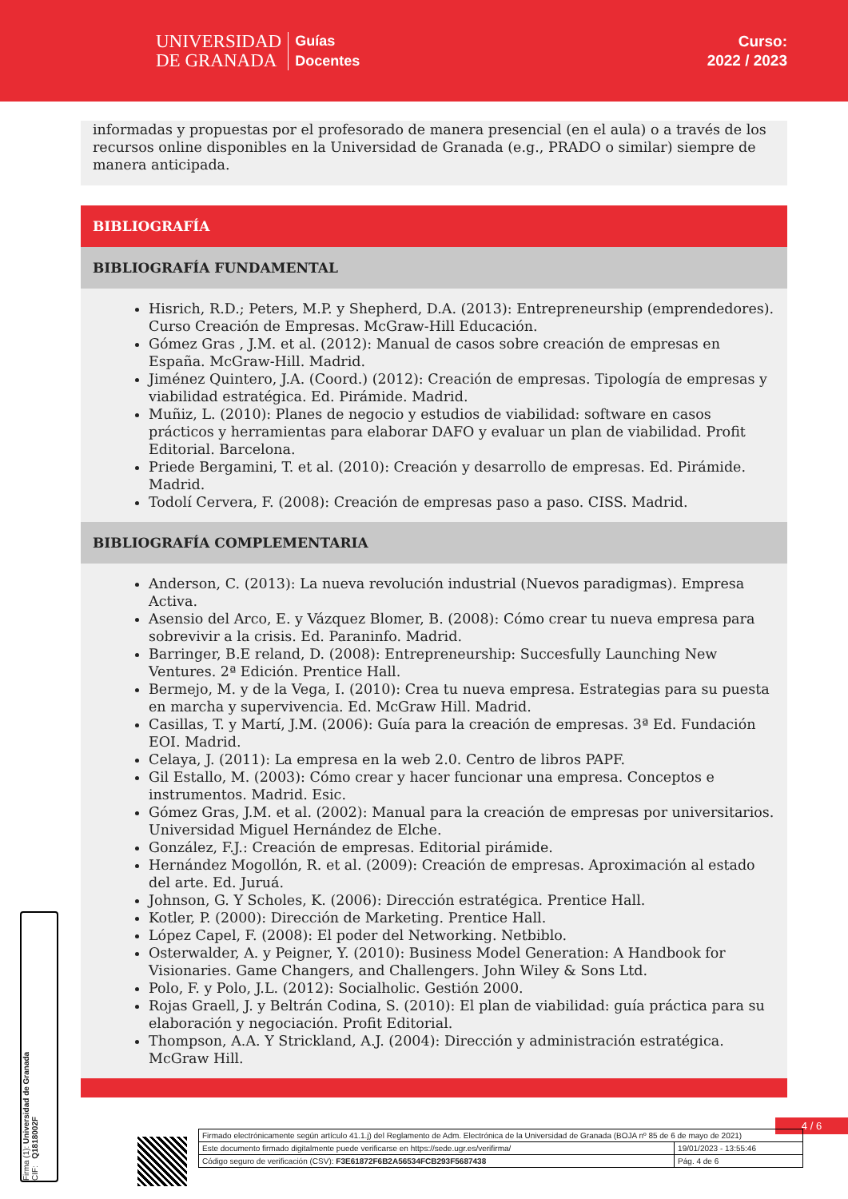UNIVERSIDAD
DE GRANADA
Guías
Docentes
Curso:
2022 / 2023
informadas y propuestas por el profesorado de manera presencial (en el aula) o a través de los recursos online disponibles en la Universidad de Granada (e.g., PRADO o similar) siempre de manera anticipada.
BIBLIOGRAFÍA
BIBLIOGRAFÍA FUNDAMENTAL
Hisrich, R.D.; Peters, M.P. y Shepherd, D.A. (2013): Entrepreneurship (emprendedores). Curso Creación de Empresas. McGraw-Hill Educación.
Gómez Gras , J.M. et al. (2012): Manual de casos sobre creación de empresas en España. McGraw-Hill. Madrid.
Jiménez Quintero, J.A. (Coord.) (2012): Creación de empresas. Tipología de empresas y viabilidad estratégica. Ed. Pirámide. Madrid.
Muñiz, L. (2010): Planes de negocio y estudios de viabilidad: software en casos prácticos y herramientas para elaborar DAFO y evaluar un plan de viabilidad. Profit Editorial. Barcelona.
Priede Bergamini, T. et al. (2010): Creación y desarrollo de empresas. Ed. Pirámide. Madrid.
Todolí Cervera, F. (2008): Creación de empresas paso a paso. CISS. Madrid.
BIBLIOGRAFÍA COMPLEMENTARIA
Anderson, C. (2013): La nueva revolución industrial (Nuevos paradigmas). Empresa Activa.
Asensio del Arco, E. y Vázquez Blomer, B. (2008): Cómo crear tu nueva empresa para sobrevivir a la crisis. Ed. Paraninfo. Madrid.
Barringer, B.E reland, D. (2008): Entrepreneurship: Succesfully Launching New Ventures. 2ª Edición. Prentice Hall.
Bermejo, M. y de la Vega, I. (2010): Crea tu nueva empresa. Estrategias para su puesta en marcha y supervivencia. Ed. McGraw Hill. Madrid.
Casillas, T. y Martí, J.M. (2006): Guía para la creación de empresas. 3ª Ed. Fundación EOI. Madrid.
Celaya, J. (2011): La empresa en la web 2.0. Centro de libros PAPF.
Gil Estallo, M. (2003): Cómo crear y hacer funcionar una empresa. Conceptos e instrumentos. Madrid. Esic.
Gómez Gras, J.M. et al. (2002): Manual para la creación de empresas por universitarios. Universidad Miguel Hernández de Elche.
González, F.J.: Creación de empresas. Editorial pirámide.
Hernández Mogollón, R. et al. (2009): Creación de empresas. Aproximación al estado del arte. Ed. Juruá.
Johnson, G. Y Scholes, K. (2006): Dirección estratégica. Prentice Hall.
Kotler, P. (2000): Dirección de Marketing. Prentice Hall.
López Capel, F. (2008): El poder del Networking. Netbiblo.
Osterwalder, A. y Peigner, Y. (2010): Business Model Generation: A Handbook for Visionaries. Game Changers, and Challengers. John Wiley & Sons Ltd.
Polo, F. y Polo, J.L. (2012): Socialholic. Gestión 2000.
Rojas Graell, J. y Beltrán Codina, S. (2010): El plan de viabilidad: guía práctica para su elaboración y negociación. Profit Editorial.
Thompson, A.A. Y Strickland, A.J. (2004): Dirección y administración estratégica. McGraw Hill.
Firma (1): Universidad de Granada
CIF: Q1818002F
4 / 6
| Firmado electrónicamente según artículo 41.1.j) del Reglamento de Adm. Electrónica de la Universidad de Granada (BOJA nº 85 de 6 de mayo de 2021) | |
| Este documento firmado digitalmente puede verificarse en https://sede.ugr.es/verifirma/ | 19/01/2023 - 13:55:46 |
| Código seguro de verificación (CSV): F3E61872F6B2A56534FCB293F5687438 | Pág. 4 de 6 |